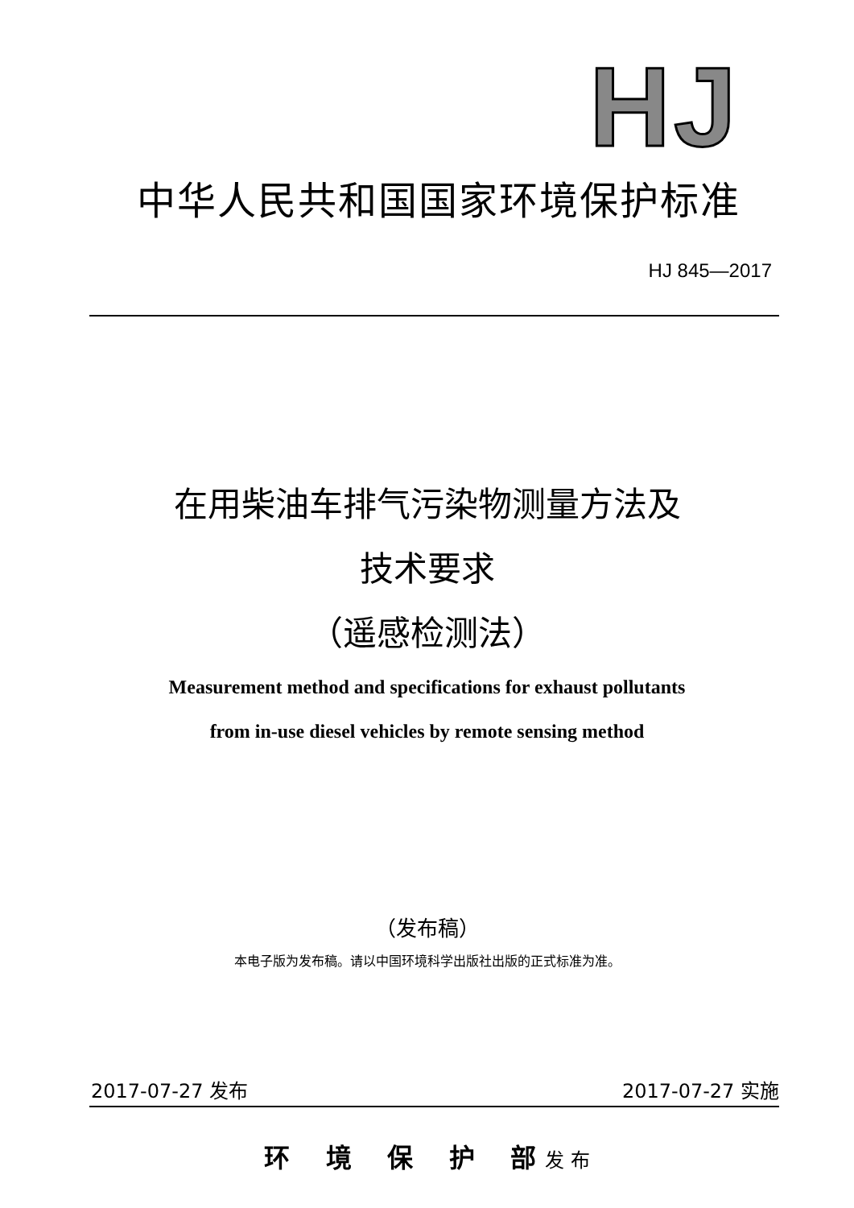HJ
中华人民共和国国家环境保护标准
HJ 845—2017
在用柴油车排气污染物测量方法及
技术要求
（遥感检测法）
Measurement method and specifications for exhaust pollutants
from in-use diesel vehicles by remote sensing method
（发布稿）
本电子版为发布稿。请以中国环境科学出版社出版的正式标准为准。
2017-07-27 发布 2017-07-27 实施
环 境 保 护 部 发 布